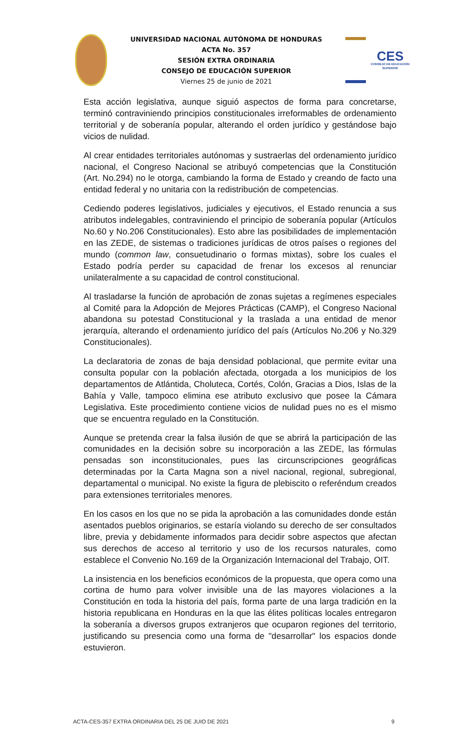UNIVERSIDAD NACIONAL AUTÓNOMA DE HONDURAS
ACTA No. 357
SESIÓN EXTRA ORDINARIA
CONSEJO DE EDUCACIÓN SUPERIOR
Viernes 25 de junio de 2021
CES
CONSEJO DE EDUCACIÓN SUPERIOR
Esta acción legislativa, aunque siguió aspectos de forma para concretarse, terminó contraviniendo principios constitucionales irreformables de ordenamiento territorial y de soberanía popular, alterando el orden jurídico y gestándose bajo vicios de nulidad.
Al crear entidades territoriales autónomas y sustraerlas del ordenamiento jurídico nacional, el Congreso Nacional se atribuyó competencias que la Constitución (Art. No.294) no le otorga, cambiando la forma de Estado y creando de facto una entidad federal y no unitaria con la redistribución de competencias.
Cediendo poderes legislativos, judiciales y ejecutivos, el Estado renuncia a sus atributos indelegables, contraviniendo el principio de soberanía popular (Artículos No.60 y No.206 Constitucionales). Esto abre las posibilidades de implementación en las ZEDE, de sistemas o tradiciones jurídicas de otros países o regiones del mundo (common law, consuetudinario o formas mixtas), sobre los cuales el Estado podría perder su capacidad de frenar los excesos al renunciar unilateralmente a su capacidad de control constitucional.
Al trasladarse la función de aprobación de zonas sujetas a regímenes especiales al Comité para la Adopción de Mejores Prácticas (CAMP), el Congreso Nacional abandona su potestad Constitucional y la traslada a una entidad de menor jerarquía, alterando el ordenamiento jurídico del país (Artículos No.206 y No.329 Constitucionales).
La declaratoria de zonas de baja densidad poblacional, que permite evitar una consulta popular con la población afectada, otorgada a los municipios de los departamentos de Atlántida, Choluteca, Cortés, Colón, Gracias a Dios, Islas de la Bahía y Valle, tampoco elimina ese atributo exclusivo que posee la Cámara Legislativa. Este procedimiento contiene vicios de nulidad pues no es el mismo que se encuentra regulado en la Constitución.
Aunque se pretenda crear la falsa ilusión de que se abrirá la participación de las comunidades en la decisión sobre su incorporación a las ZEDE, las fórmulas pensadas son inconstitucionales, pues las circunscripciones geográficas determinadas por la Carta Magna son a nivel nacional, regional, subregional, departamental o municipal. No existe la figura de plebiscito o referéndum creados para extensiones territoriales menores.
En los casos en los que no se pida la aprobación a las comunidades donde están asentados pueblos originarios, se estaría violando su derecho de ser consultados libre, previa y debidamente informados para decidir sobre aspectos que afectan sus derechos de acceso al territorio y uso de los recursos naturales, como establece el Convenio No.169 de la Organización Internacional del Trabajo, OIT.
La insistencia en los beneficios económicos de la propuesta, que opera como una cortina de humo para volver invisible una de las mayores violaciones a la Constitución en toda la historia del país, forma parte de una larga tradición en la historia republicana en Honduras en la que las élites políticas locales entregaron la soberanía a diversos grupos extranjeros que ocuparon regiones del territorio, justificando su presencia como una forma de "desarrollar" los espacios donde estuvieron.
ACTA-CES-357 EXTRA ORDINARIA DEL 25 DE JUIO DE 2021 9